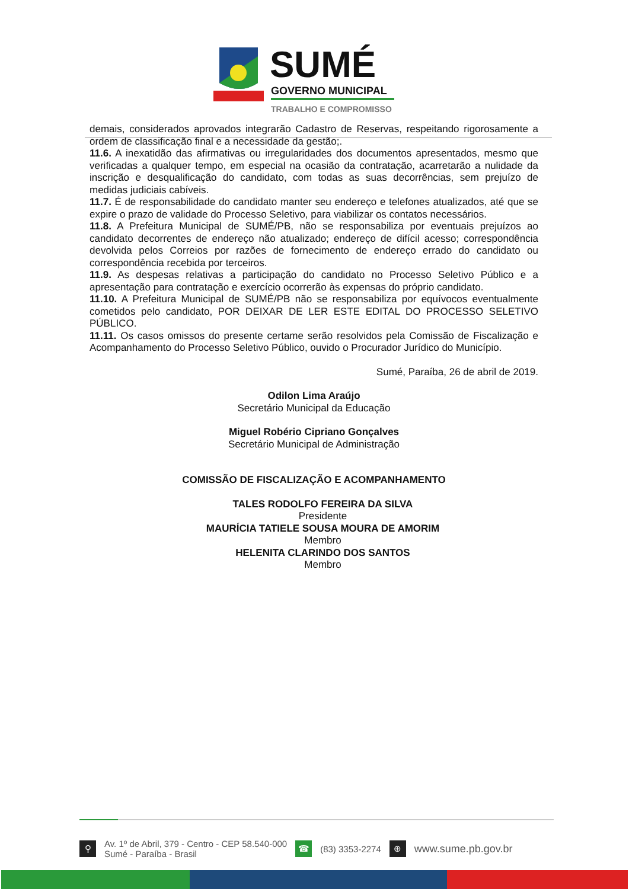SUMÉ
GOVERNO MUNICIPAL
TRABALHO E COMPROMISSO
demais, considerados aprovados integrarão Cadastro de Reservas, respeitando rigorosamente a ordem de classificação final e a necessidade da gestão;.
11.6. A inexatidão das afirmativas ou irregularidades dos documentos apresentados, mesmo que verificadas a qualquer tempo, em especial na ocasião da contratação, acarretarão a nulidade da inscrição e desqualificação do candidato, com todas as suas decorrências, sem prejuízo de medidas judiciais cabíveis.
11.7. É de responsabilidade do candidato manter seu endereço e telefones atualizados, até que se expire o prazo de validade do Processo Seletivo, para viabilizar os contatos necessários.
11.8. A Prefeitura Municipal de SUMÉ/PB, não se responsabiliza por eventuais prejuízos ao candidato decorrentes de endereço não atualizado; endereço de difícil acesso; correspondência devolvida pelos Correios por razões de fornecimento de endereço errado do candidato ou correspondência recebida por terceiros.
11.9. As despesas relativas a participação do candidato no Processo Seletivo Público e a apresentação para contratação e exercício ocorrerão às expensas do próprio candidato.
11.10. A Prefeitura Municipal de SUMÉ/PB não se responsabiliza por equívocos eventualmente cometidos pelo candidato, POR DEIXAR DE LER ESTE EDITAL DO PROCESSO SELETIVO PÚBLICO.
11.11. Os casos omissos do presente certame serão resolvidos pela Comissão de Fiscalização e Acompanhamento do Processo Seletivo Público, ouvido o Procurador Jurídico do Município.
Sumé, Paraíba, 26 de abril de 2019.
Odilon Lima Araújo
Secretário Municipal da Educação
Miguel Robério Cipriano Gonçalves
Secretário Municipal de Administração
COMISSÃO DE FISCALIZAÇÃO E ACOMPANHAMENTO
TALES RODOLFO FEREIRA DA SILVA
Presidente
MAURÍCIA TATIELE SOUSA MOURA DE AMORIM
Membro
HELENITA CLARINDO DOS SANTOS
Membro
⚲ Av. 1º de Abril, 379 - Centro - CEP 58.540-000
Sumé - Paraíba - Brasil ☎ (83) 3353-2274 ⊕ www.sume.pb.gov.br